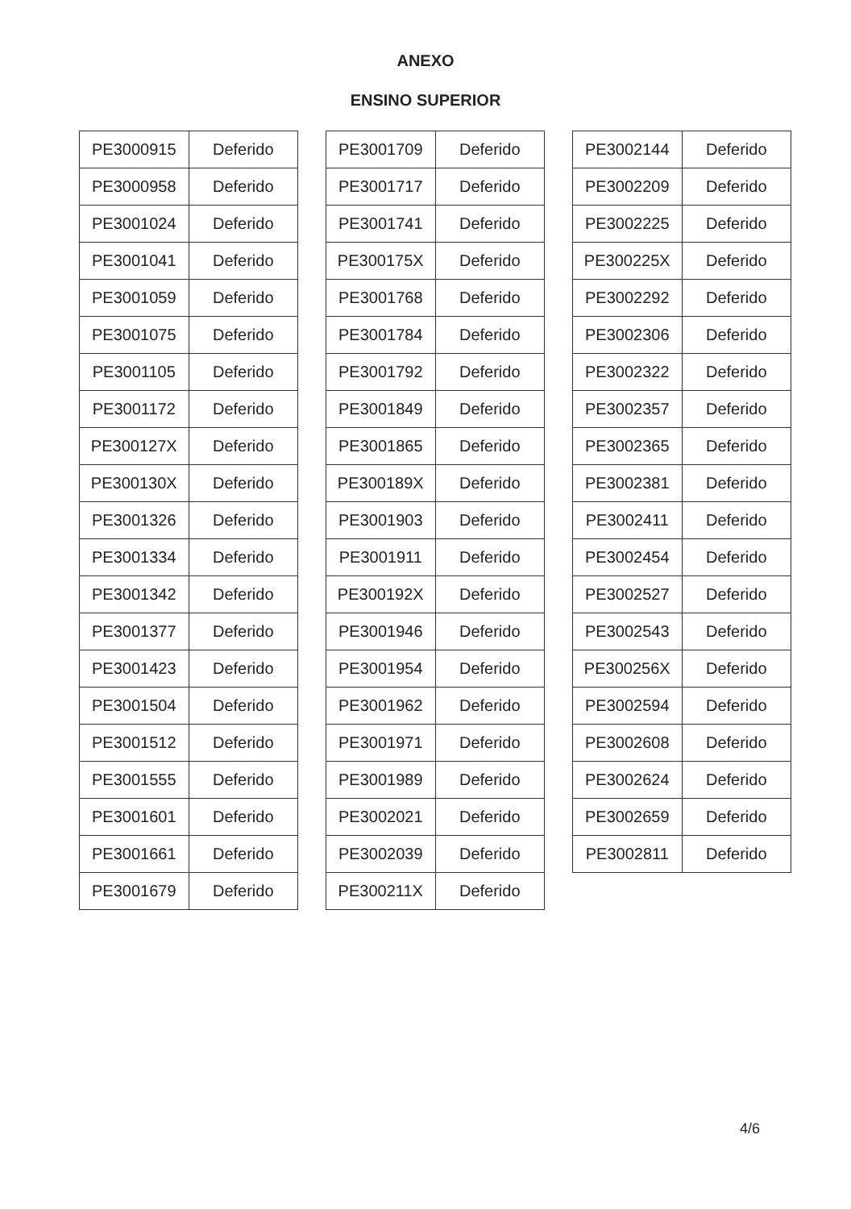ANEXO
ENSINO SUPERIOR
| PE3000915 | Deferido |
| PE3000958 | Deferido |
| PE3001024 | Deferido |
| PE3001041 | Deferido |
| PE3001059 | Deferido |
| PE3001075 | Deferido |
| PE3001105 | Deferido |
| PE3001172 | Deferido |
| PE300127X | Deferido |
| PE300130X | Deferido |
| PE3001326 | Deferido |
| PE3001334 | Deferido |
| PE3001342 | Deferido |
| PE3001377 | Deferido |
| PE3001423 | Deferido |
| PE3001504 | Deferido |
| PE3001512 | Deferido |
| PE3001555 | Deferido |
| PE3001601 | Deferido |
| PE3001661 | Deferido |
| PE3001679 | Deferido |
| PE3001709 | Deferido |
| PE3001717 | Deferido |
| PE3001741 | Deferido |
| PE300175X | Deferido |
| PE3001768 | Deferido |
| PE3001784 | Deferido |
| PE3001792 | Deferido |
| PE3001849 | Deferido |
| PE3001865 | Deferido |
| PE300189X | Deferido |
| PE3001903 | Deferido |
| PE3001911 | Deferido |
| PE300192X | Deferido |
| PE3001946 | Deferido |
| PE3001954 | Deferido |
| PE3001962 | Deferido |
| PE3001971 | Deferido |
| PE3001989 | Deferido |
| PE3002021 | Deferido |
| PE3002039 | Deferido |
| PE300211X | Deferido |
| PE3002144 | Deferido |
| PE3002209 | Deferido |
| PE3002225 | Deferido |
| PE300225X | Deferido |
| PE3002292 | Deferido |
| PE3002306 | Deferido |
| PE3002322 | Deferido |
| PE3002357 | Deferido |
| PE3002365 | Deferido |
| PE3002381 | Deferido |
| PE3002411 | Deferido |
| PE3002454 | Deferido |
| PE3002527 | Deferido |
| PE3002543 | Deferido |
| PE300256X | Deferido |
| PE3002594 | Deferido |
| PE3002608 | Deferido |
| PE3002624 | Deferido |
| PE3002659 | Deferido |
| PE3002811 | Deferido |
4/6